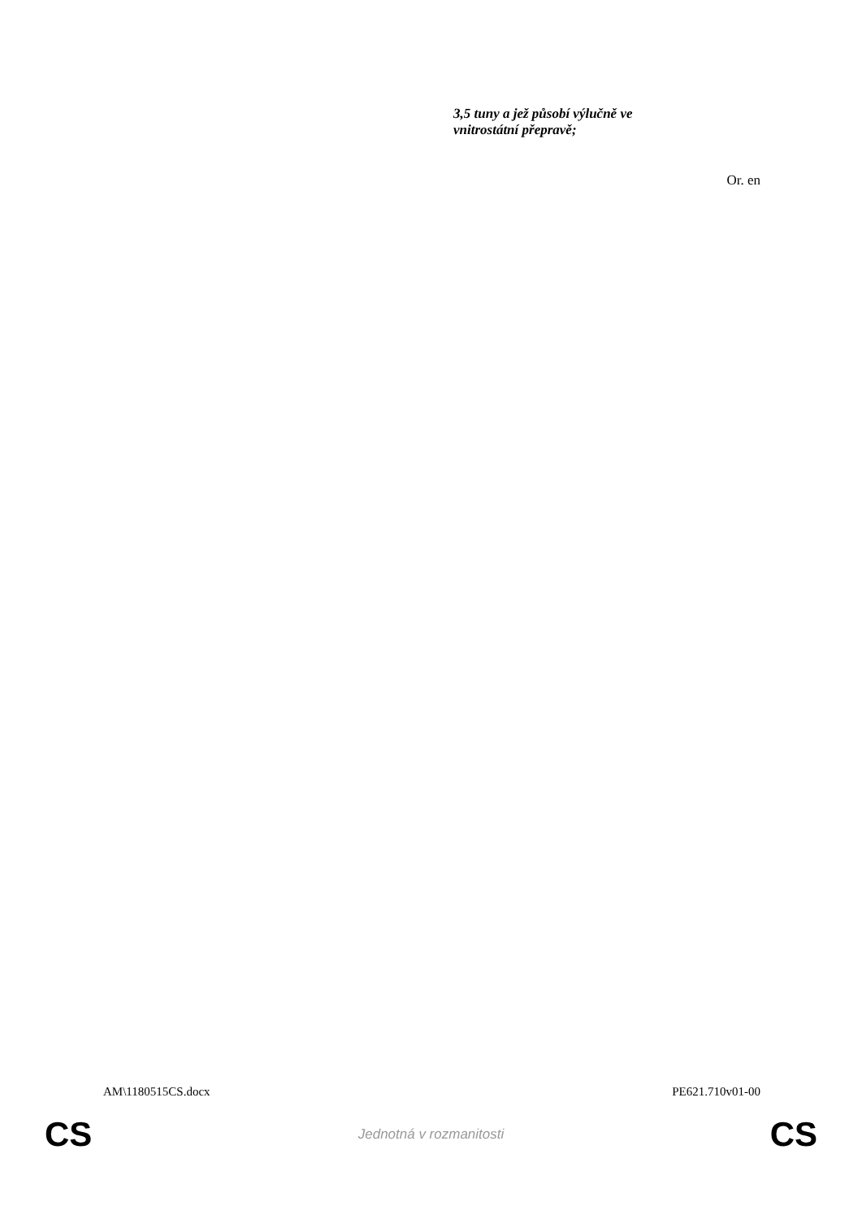3,5 tuny a jež působí výlučně ve
vnitrostátní přepravě;
Or. en
AM\1180515CS.docx PE621.710v01-00
CS Jednotná v rozmanitosti CS